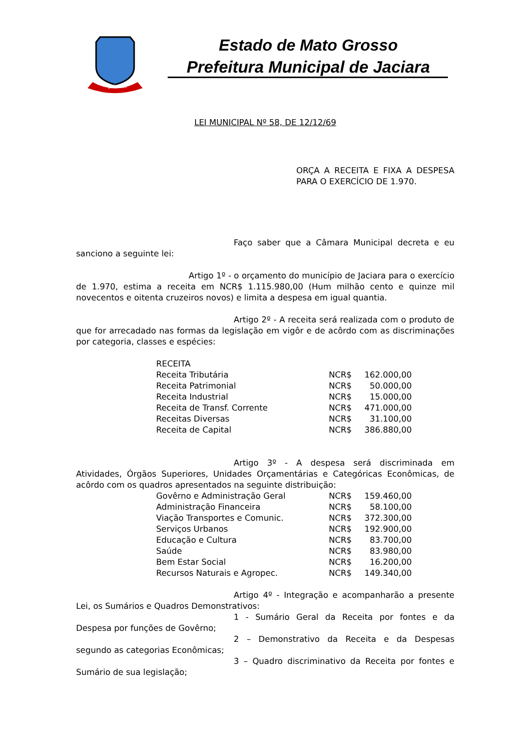JACIARA
Estado de Mato Grosso
Prefeitura Municipal de Jaciara
LEI MUNICIPAL Nº 58, DE 12/12/69
ORÇA A RECEITA E FIXA A DESPESA PARA O EXERCÍCIO DE 1.970.
Faço saber que a Câmara Municipal decreta e eu sanciono a seguinte lei:
Artigo 1º - o orçamento do município de Jaciara para o exercício de 1.970, estima a receita em NCR$ 1.115.980,00 (Hum milhão cento e quinze mil novecentos e oitenta cruzeiros novos) e limita a despesa em igual quantia.
Artigo 2º - A receita será realizada com o produto de que for arrecadado nas formas da legislação em vigôr e de acôrdo com as discriminações por categoria, classes e espécies:
| RECEITA | | |
| Receita Tributária | NCR$ | 162.000,00 |
| Receita Patrimonial | NCR$ | 50.000,00 |
| Receita Industrial | NCR$ | 15.000,00 |
| Receita de Transf. Corrente | NCR$ | 471.000,00 |
| Receitas Diversas | NCR$ | 31.100,00 |
| Receita de Capital | NCR$ | 386.880,00 |
Artigo 3º - A despesa será discriminada em Atividades, Órgãos Superiores, Unidades Orçamentárias e Categóricas Econômicas, de acôrdo com os quadros apresentados na seguinte distribuição:
| Govêrno e Administração Geral | NCR$ | 159.460,00 |
| Administração Financeira | NCR$ | 58.100,00 |
| Viação Transportes e Comunic. | NCR$ | 372.300,00 |
| Serviços Urbanos | NCR$ | 192.900,00 |
| Educação e Cultura | NCR$ | 83.700,00 |
| Saúde | NCR$ | 83.980,00 |
| Bem Estar Social | NCR$ | 16.200,00 |
| Recursos Naturais e Agropec. | NCR$ | 149.340,00 |
Artigo 4º - Integração e acompanharão a presente Lei, os Sumários e Quadros Demonstrativos:
1 - Sumário Geral da Receita por fontes e da Despesa por funções de Govêrno;
2 – Demonstrativo da Receita e da Despesas segundo as categorias Econômicas;
3 – Quadro discriminativo da Receita por fontes e Sumário de sua legislação;